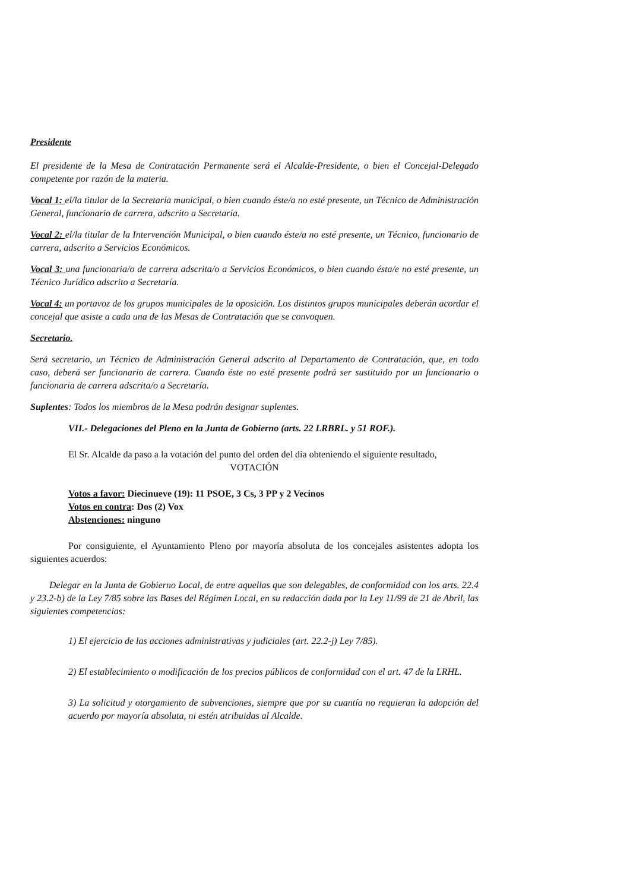Presidente
El presidente de la Mesa de Contratación Permanente será el Alcalde-Presidente, o bien el Concejal-Delegado competente por razón de la materia.
Vocal 1: el/la titular de la Secretaría municipal, o bien cuando éste/a no esté presente, un Técnico de Administración General, funcionario de carrera, adscrito a Secretaría.
Vocal 2: el/la titular de la Intervención Municipal, o bien cuando éste/a no esté presente, un Técnico, funcionario de carrera, adscrito a Servicios Económicos.
Vocal 3: una funcionaria/o de carrera adscrita/o a Servicios Económicos, o bien cuando ésta/e no esté presente, un Técnico Jurídico adscrito a Secretaría.
Vocal 4: un portavoz de los grupos municipales de la oposición. Los distintos grupos municipales deberán acordar el concejal que asiste a cada una de las Mesas de Contratación que se convoquen.
Secretario.
Será secretario, un Técnico de Administración General adscrito al Departamento de Contratación, que, en todo caso, deberá ser funcionario de carrera. Cuando éste no esté presente podrá ser sustituido por un funcionario o funcionaria de carrera adscrita/o a Secretaría.
Suplentes: Todos los miembros de la Mesa podrán designar suplentes.
VII.- Delegaciones del Pleno en la Junta de Gobierno (arts. 22 LRBRL. y 51 ROF.).
El Sr. Alcalde da paso a la votación del punto del orden del día obteniendo el siguiente resultado,
VOTACIÓN
Votos a favor: Diecinueve (19): 11 PSOE, 3 Cs, 3 PP y 2 Vecinos
Votos en contra: Dos (2) Vox
Abstenciones: ninguno
Por consiguiente, el Ayuntamiento Pleno por mayoría absoluta de los concejales asistentes adopta los siguientes acuerdos:
Delegar en la Junta de Gobierno Local, de entre aquellas que son delegables, de conformidad con los arts. 22.4 y 23.2-b) de la Ley 7/85 sobre las Bases del Régimen Local, en su redacción dada por la Ley 11/99 de 21 de Abril, las siguientes competencias:
1) El ejercicio de las acciones administrativas y judiciales (art. 22.2-j) Ley 7/85).
2) El establecimiento o modificación de los precios públicos de conformidad con el art. 47 de la LRHL.
3) La solicitud y otorgamiento de subvenciones, siempre que por su cuantía no requieran la adopción del acuerdo por mayoría absoluta, ni estén atribuidas al Alcalde.